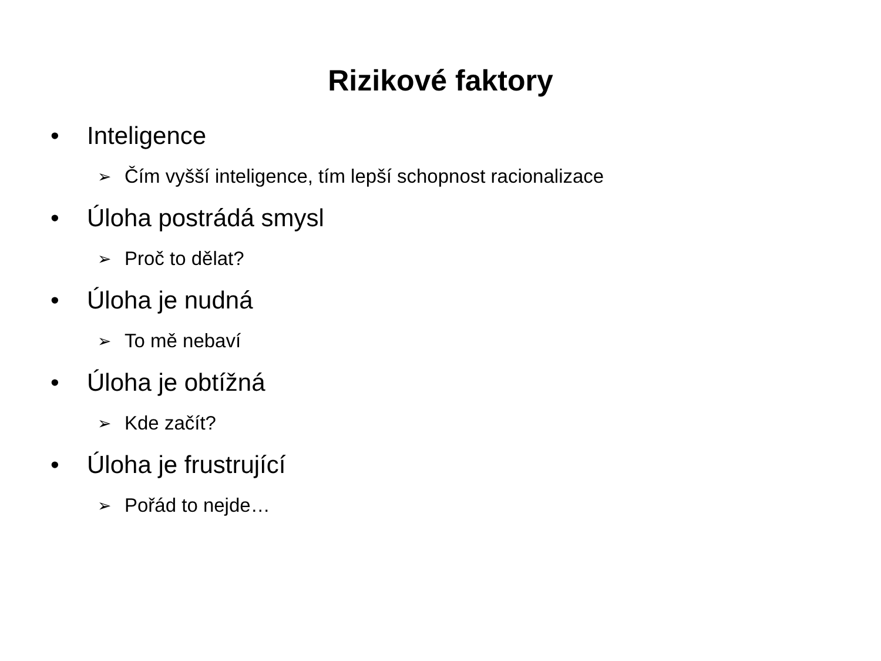Rizikové faktory
• Inteligence
➢ Čím vyšší inteligence, tím lepší schopnost racionalizace
• Úloha postrádá smysl
➢ Proč to dělat?
• Úloha je nudná
➢ To mě nebaví
• Úloha je obtížná
➢ Kde začít?
• Úloha je frustrující
➢ Pořád to nejde…